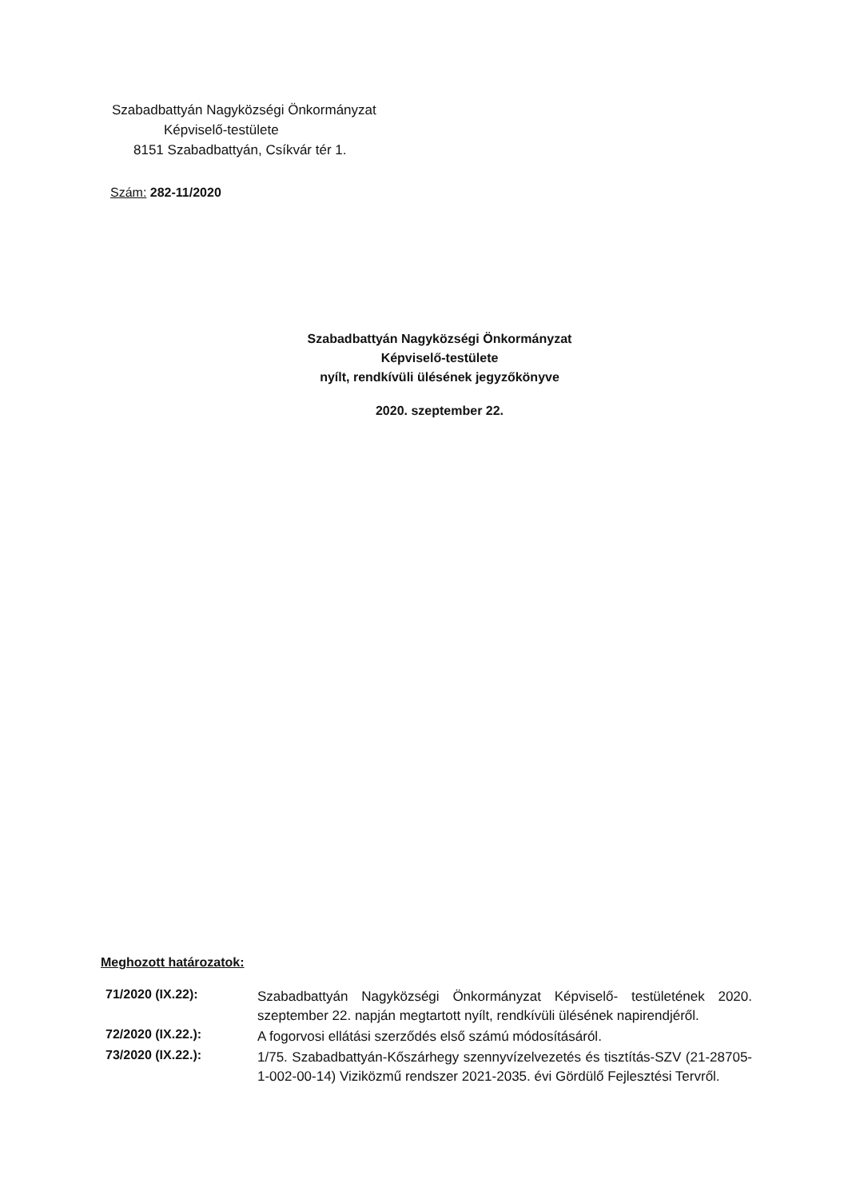Szabadbattyán Nagyközségi Önkormányzat
Képviselő-testülete
8151 Szabadbattyán, Csíkvár tér 1.
Szám: 282-11/2020
Szabadbattyán Nagyközségi Önkormányzat
Képviselő-testülete
nyílt, rendkívüli ülésének jegyzőkönyve
2020. szeptember 22.
Meghozott határozatok:
71/2020 (IX.22):
Szabadbattyán Nagyközségi Önkormányzat Képviselő- testületének 2020. szeptember 22. napján megtartott nyílt, rendkívüli ülésének napirendjéről.
72/2020 (IX.22.):
A fogorvosi ellátási szerződés első számú módosításáról.
73/2020 (IX.22.):
1/75. Szabadbattyán-Kőszárhegy szennyvízelvezetés és tisztítás-SZV (21-28705-1-002-00-14) Viziközmű rendszer 2021-2035. évi Gördülő Fejlesztési Tervről.